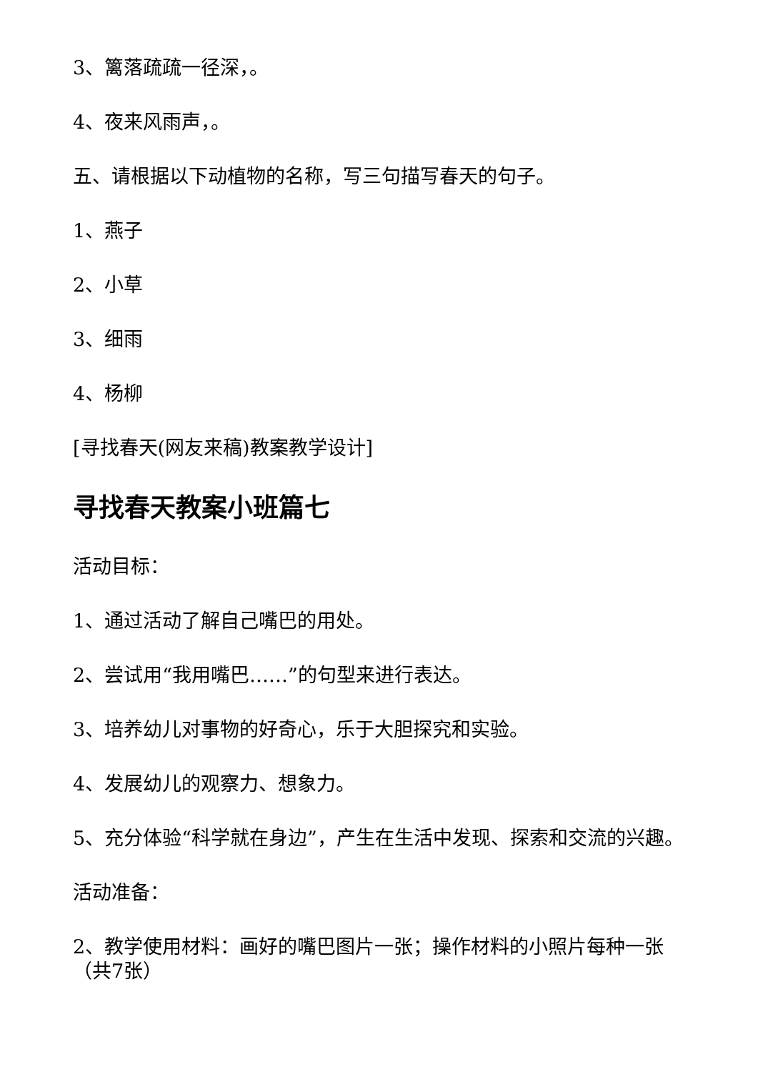3、篱落疏疏一径深，。
4、夜来风雨声，。
五、请根据以下动植物的名称，写三句描写春天的句子。
1、燕子
2、小草
3、细雨
4、杨柳
[寻找春天(网友来稿)教案教学设计]
寻找春天教案小班篇七
活动目标：
1、通过活动了解自己嘴巴的用处。
2、尝试用“我用嘴巴……”的句型来进行表达。
3、培养幼儿对事物的好奇心，乐于大胆探究和实验。
4、发展幼儿的观察力、想象力。
5、充分体验“科学就在身边”，产生在生活中发现、探索和交流的兴趣。
活动准备：
2、教学使用材料：画好的嘴巴图片一张；操作材料的小照片每种一张（共7张）